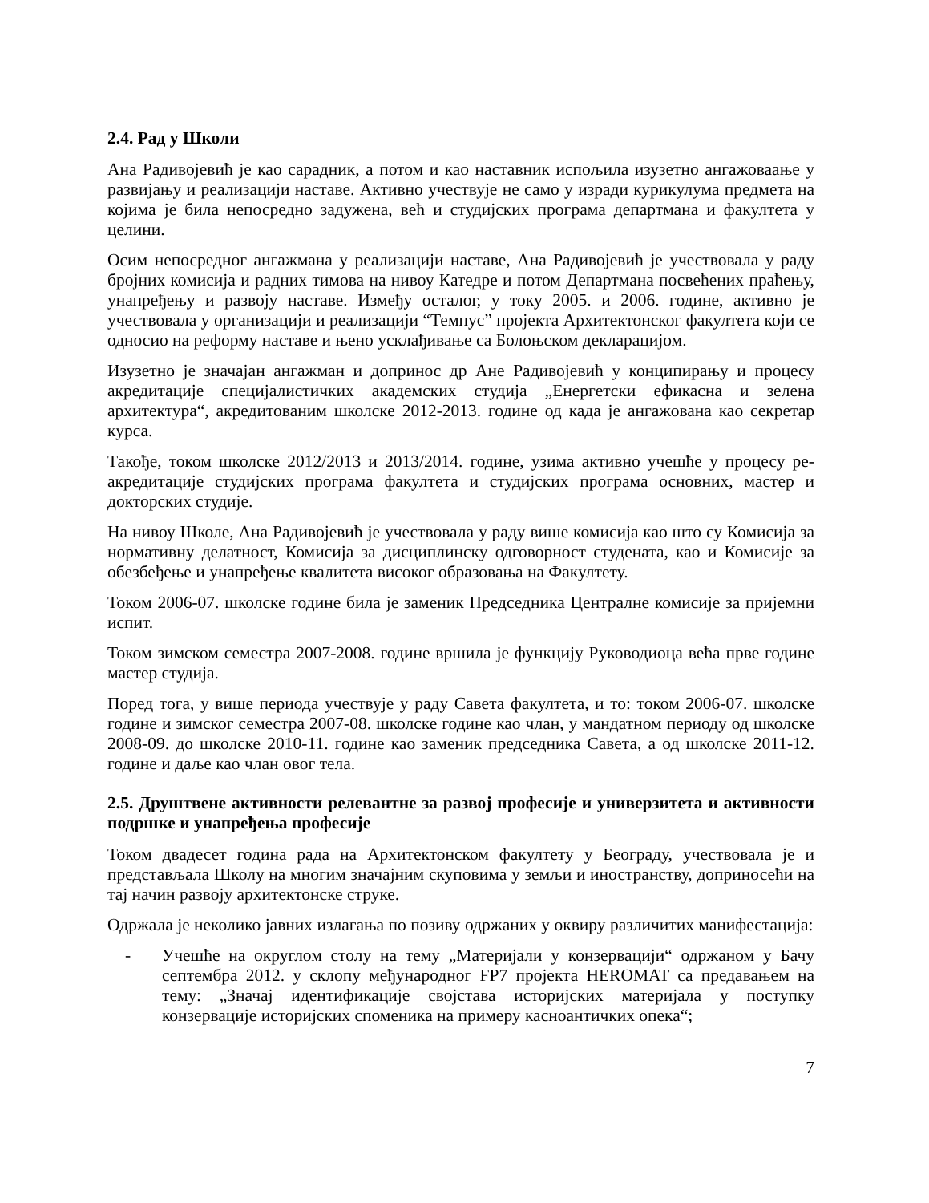2.4. Рад у Школи
Ана Радивојевић је као сарадник, а потом и као наставник испољила изузетно ангажоваање у развијању и реализацији наставе. Активно учествује не само у изради курикулума предмета на којима је била непосредно задужена, већ и студијских програма департмана и факултета у целини.
Осим непосредног ангажмана у реализацији наставе, Ана Радивојевић је учествовала у раду бројних комисија и радних тимова на нивоу Катедре и потом Департмана посвећених праћењу, унапређењу и развоју наставе. Између осталог, у току 2005. и 2006. године, активно је учествовала у организацији и реализацији “Темпус” пројекта Архитектонског факултета који се односио на реформу наставе и њено усклађивање са Болоњском декларацијом.
Изузетно је значајан ангажман и допринос др Ане Радивојевић у конципирању и процесу акредитације специјалистичких академских студија „Енергетски ефикасна и зелена архитектура“, акредитованим школске 2012-2013. године од када је ангажована као секретар курса.
Такође, током школске 2012/2013 и 2013/2014. године, узима активно учешће у процесу ре-акредитације студијских програма факултета и студијских програма основних, мастер и докторских студије.
На нивоу Школе, Ана Радивојевић је учествовала у раду више комисија као што су Комисија за нормативну делатност, Комисија за дисциплинску одговорност студената, као и Комисије за обезбеђење и унапређење квалитета високог образовања на Факултету.
Током 2006-07. школске године била је заменик Председника Централне комисије за пријемни испит.
Током зимском семестра 2007-2008. године вршила је функцију Руководиоца већа прве године мастер студија.
Поред тога, у више периода учествује у раду Савета факултета, и то: током 2006-07. школске године и зимског семестра 2007-08. школске године као члан, у мандатном периоду од школске 2008-09. до школске 2010-11. године као заменик председника Савета, а од школске 2011-12. године и даље као члан овог тела.
2.5. Друштвене активности релевантне за развој професије и универзитета и активности подршке и унапређења професије
Током двадесет година рада на Архитектонском факултету у Београду, учествовала је и представљала Школу на многим значајним скуповима у земљи и иностранству, доприносећи на тај начин развоју архитектонске струке.
Одржала је неколико јавних излагања по позиву одржаних у оквиру различитих манифестација:
- Учешће на округлом столу на тему „Материјали у конзервацији“ одржаном у Бачу септембра 2012. у склопу међународног FP7 пројекта HEROMAT са предавањем на тему: „Значај идентификације својстава историјских материјала у поступку конзервације историјских споменика на примеру касноантичких опека“;
7